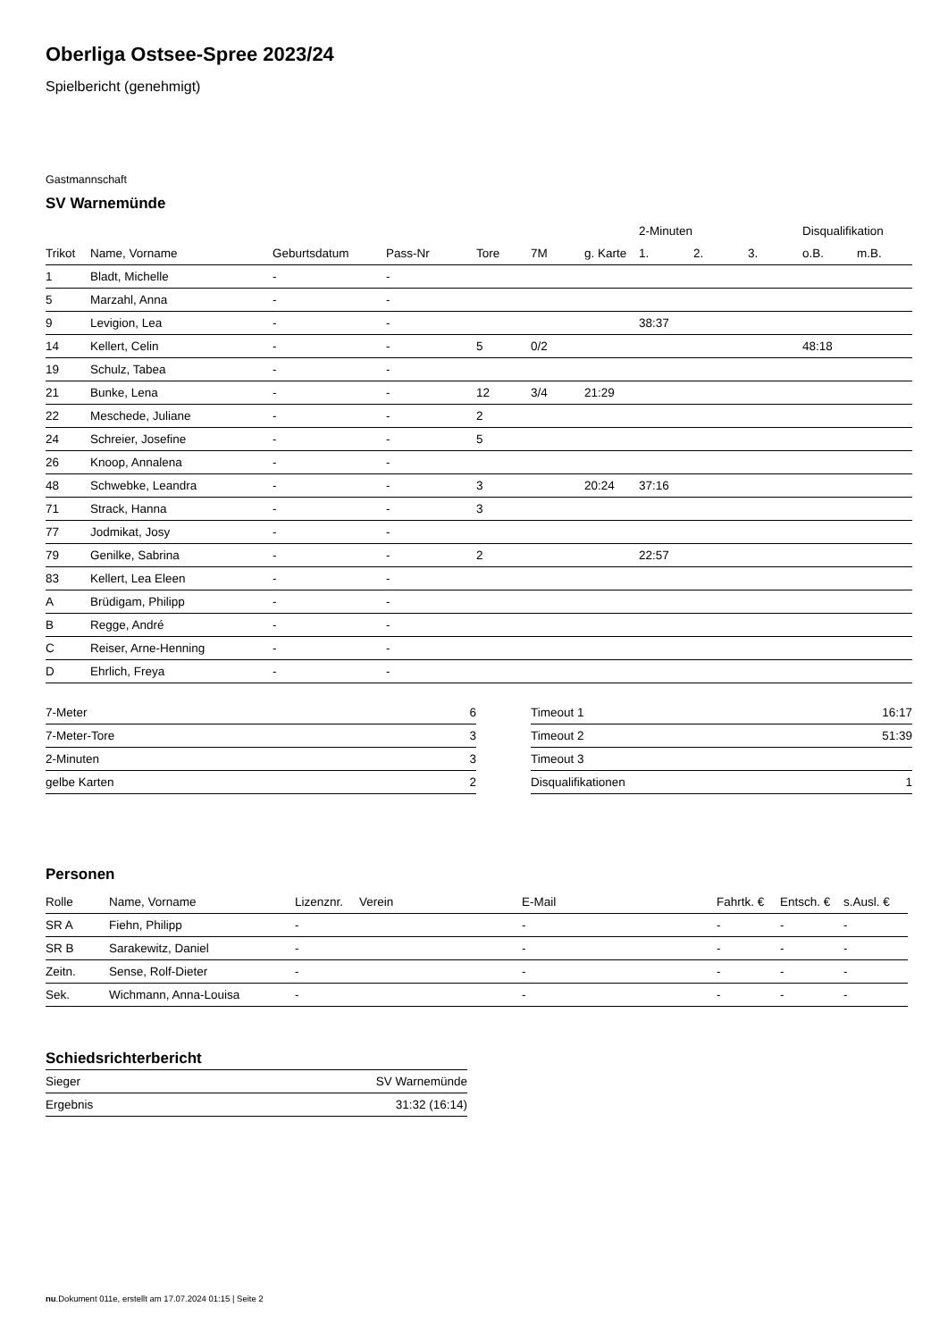Oberliga Ostsee-Spree 2023/24
Spielbericht (genehmigt)
Gastmannschaft
SV Warnemünde
| | | | | | | | 2-Minuten | | | Disqualifikation | |
| --- | --- | --- | --- | --- | --- | --- | --- | --- | --- | --- | --- |
| Trikot | Name, Vorname | Geburtsdatum | Pass-Nr | Tore | 7M | g. Karte | 1. | 2. | 3. | o.B. | m.B. |
| 1 | Bladt, Michelle | - | - | | | | | | | | |
| 5 | Marzahl, Anna | - | - | | | | | | | | |
| 9 | Levigion, Lea | - | - | | | | 38:37 | | | | |
| 14 | Kellert, Celin | - | - | 5 | 0/2 | | | | | 48:18 | |
| 19 | Schulz, Tabea | - | - | | | | | | | | |
| 21 | Bunke, Lena | - | - | 12 | 3/4 | 21:29 | | | | | |
| 22 | Meschede, Juliane | - | - | 2 | | | | | | | |
| 24 | Schreier, Josefine | - | - | 5 | | | | | | | |
| 26 | Knoop, Annalena | - | - | | | | | | | | |
| 48 | Schwebke, Leandra | - | - | 3 | | 20:24 | 37:16 | | | | |
| 71 | Strack, Hanna | - | - | 3 | | | | | | | |
| 77 | Jodmikat, Josy | - | - | | | | | | | | |
| 79 | Genilke, Sabrina | - | - | 2 | | | 22:57 | | | | |
| 83 | Kellert, Lea Eleen | - | - | | | | | | | | |
| A | Brüdigam, Philipp | - | - | | | | | | | | |
| B | Regge, André | - | - | | | | | | | | |
| C | Reiser, Arne-Henning | - | - | | | | | | | | |
| D | Ehrlich, Freya | - | - | | | | | | | | |
| 7-Meter | 6 |
| 7-Meter-Tore | 3 |
| 2-Minuten | 3 |
| gelbe Karten | 2 |
| Timeout 1 | 16:17 |
| Timeout 2 | 51:39 |
| Timeout 3 | |
| Disqualifikationen | 1 |
Personen
| Rolle | Name, Vorname | Lizenznr. | Verein | E-Mail | Fahrtk. € | Entsch. € | s.Ausl. € |
| --- | --- | --- | --- | --- | --- | --- | --- |
| SR A | Fiehn, Philipp | - | | - | - | - | - |
| SR B | Sarakewitz, Daniel | - | | - | - | - | - |
| Zeitn. | Sense, Rolf-Dieter | - | | - | - | - | - |
| Sek. | Wichmann, Anna-Louisa | - | | - | - | - | - |
Schiedsrichterbericht
| Sieger | SV Warnemünde |
| Ergebnis | 31:32 (16:14) |
nu.Dokument 011e, erstellt am 17.07.2024 01:15 | Seite 2